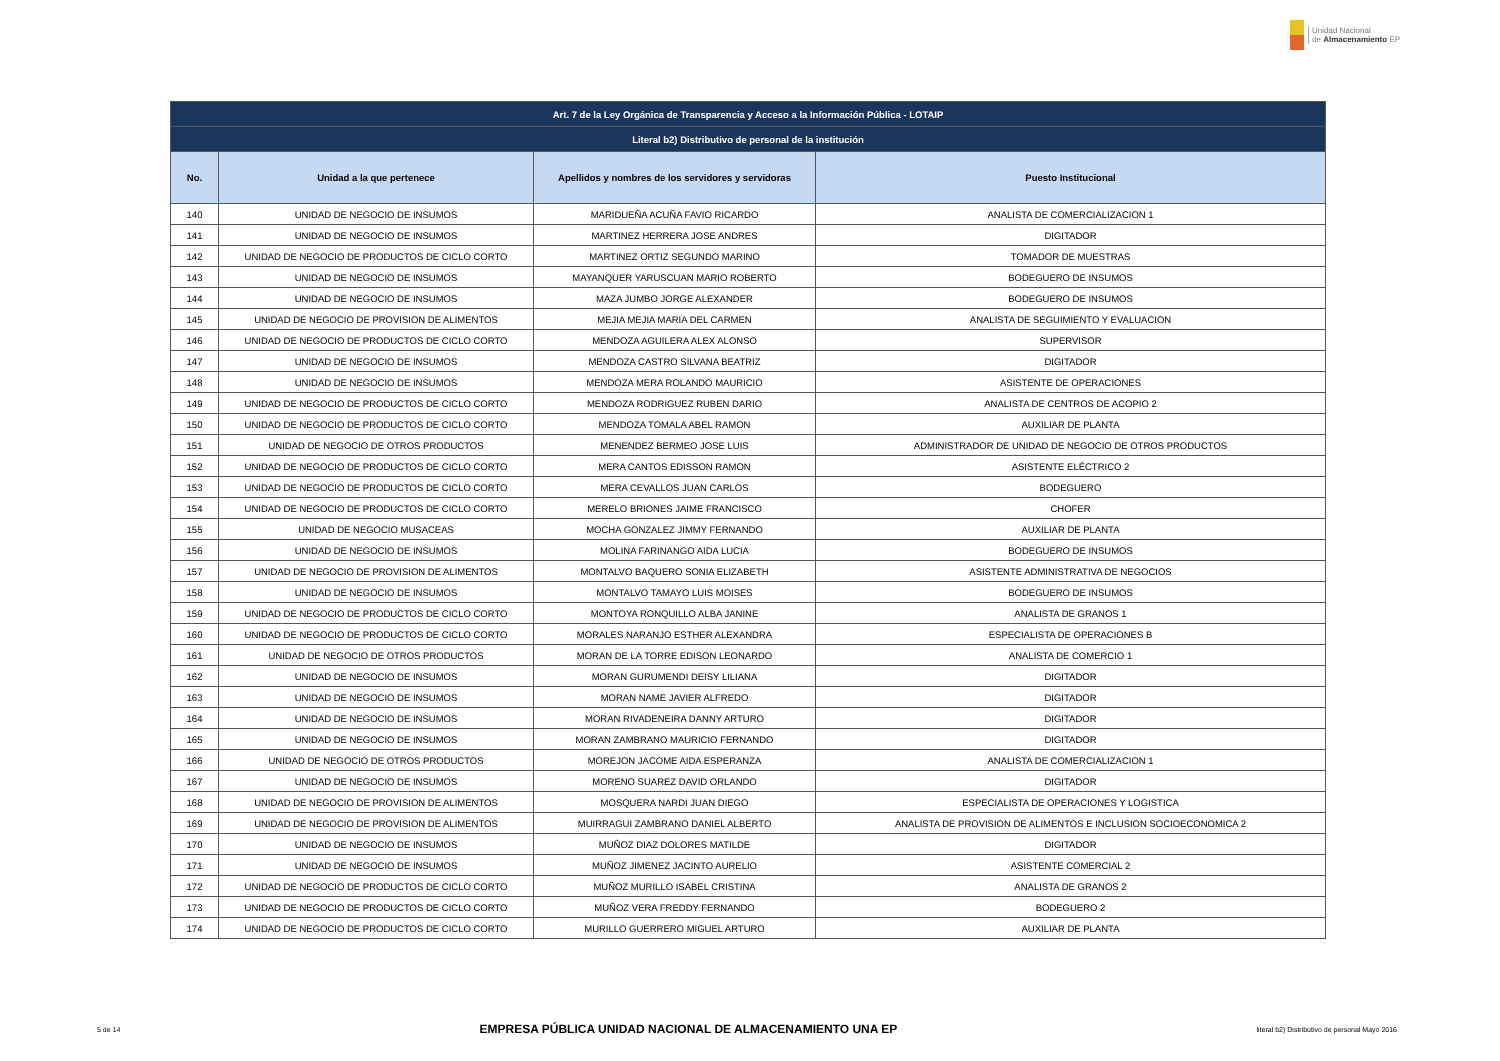Unidad Nacional
de Almacenamiento EP
| Art. 7 de la Ley Orgánica de Transparencia y Acceso a la Información Pública - LOTAIP | | | |
| --- | --- | --- | --- |
| Literal b2) Distributivo de personal de la institución | | | |
| No. | Unidad a la que pertenece | Apellidos y nombres de los servidores y servidoras | Puesto Institucional |
| 140 | UNIDAD DE NEGOCIO DE INSUMOS | MARIDUEÑA ACUÑA FAVIO RICARDO | ANALISTA DE COMERCIALIZACION 1 |
| 141 | UNIDAD DE NEGOCIO DE INSUMOS | MARTINEZ HERRERA JOSE ANDRES | DIGITADOR |
| 142 | UNIDAD DE NEGOCIO DE PRODUCTOS DE CICLO CORTO | MARTINEZ ORTIZ SEGUNDO MARINO | TOMADOR DE MUESTRAS |
| 143 | UNIDAD DE NEGOCIO DE INSUMOS | MAYANQUER YARUSCUAN MARIO ROBERTO | BODEGUERO DE INSUMOS |
| 144 | UNIDAD DE NEGOCIO DE INSUMOS | MAZA JUMBO JORGE ALEXANDER | BODEGUERO DE INSUMOS |
| 145 | UNIDAD DE NEGOCIO DE PROVISION DE ALIMENTOS | MEJIA MEJIA MARIA DEL CARMEN | ANALISTA DE SEGUIMIENTO Y EVALUACION |
| 146 | UNIDAD DE NEGOCIO DE PRODUCTOS DE CICLO CORTO | MENDOZA AGUILERA ALEX ALONSO | SUPERVISOR |
| 147 | UNIDAD DE NEGOCIO DE INSUMOS | MENDOZA CASTRO SILVANA BEATRIZ | DIGITADOR |
| 148 | UNIDAD DE NEGOCIO DE INSUMOS | MENDOZA MERA ROLANDO MAURICIO | ASISTENTE DE OPERACIONES |
| 149 | UNIDAD DE NEGOCIO DE PRODUCTOS DE CICLO CORTO | MENDOZA RODRIGUEZ RUBEN DARIO | ANALISTA DE CENTROS DE ACOPIO 2 |
| 150 | UNIDAD DE NEGOCIO DE PRODUCTOS DE CICLO CORTO | MENDOZA TOMALA ABEL RAMON | AUXILIAR DE PLANTA |
| 151 | UNIDAD DE NEGOCIO DE OTROS PRODUCTOS | MENENDEZ BERMEO JOSE LUIS | ADMINISTRADOR DE UNIDAD DE NEGOCIO DE OTROS PRODUCTOS |
| 152 | UNIDAD DE NEGOCIO DE PRODUCTOS DE CICLO CORTO | MERA CANTOS EDISSON RAMON | ASISTENTE ELÉCTRICO 2 |
| 153 | UNIDAD DE NEGOCIO DE PRODUCTOS DE CICLO CORTO | MERA CEVALLOS JUAN CARLOS | BODEGUERO |
| 154 | UNIDAD DE NEGOCIO DE PRODUCTOS DE CICLO CORTO | MERELO BRIONES JAIME FRANCISCO | CHOFER |
| 155 | UNIDAD DE NEGOCIO MUSACEAS | MOCHA GONZALEZ JIMMY FERNANDO | AUXILIAR DE PLANTA |
| 156 | UNIDAD DE NEGOCIO DE INSUMOS | MOLINA FARINANGO AIDA LUCIA | BODEGUERO DE INSUMOS |
| 157 | UNIDAD DE NEGOCIO DE PROVISION DE ALIMENTOS | MONTALVO BAQUERO SONIA ELIZABETH | ASISTENTE ADMINISTRATIVA DE NEGOCIOS |
| 158 | UNIDAD DE NEGOCIO DE INSUMOS | MONTALVO TAMAYO LUIS MOISES | BODEGUERO DE INSUMOS |
| 159 | UNIDAD DE NEGOCIO DE PRODUCTOS DE CICLO CORTO | MONTOYA RONQUILLO ALBA JANINE | ANALISTA DE GRANOS 1 |
| 160 | UNIDAD DE NEGOCIO DE PRODUCTOS DE CICLO CORTO | MORALES NARANJO ESTHER ALEXANDRA | ESPECIALISTA DE OPERACIONES B |
| 161 | UNIDAD DE NEGOCIO DE OTROS PRODUCTOS | MORAN DE LA TORRE EDISON LEONARDO | ANALISTA DE COMERCIO 1 |
| 162 | UNIDAD DE NEGOCIO DE INSUMOS | MORAN GURUMENDI DEISY LILIANA | DIGITADOR |
| 163 | UNIDAD DE NEGOCIO DE INSUMOS | MORAN NAME JAVIER ALFREDO | DIGITADOR |
| 164 | UNIDAD DE NEGOCIO DE INSUMOS | MORAN RIVADENEIRA DANNY ARTURO | DIGITADOR |
| 165 | UNIDAD DE NEGOCIO DE INSUMOS | MORAN ZAMBRANO MAURICIO FERNANDO | DIGITADOR |
| 166 | UNIDAD DE NEGOCIO DE OTROS PRODUCTOS | MOREJON JACOME AIDA ESPERANZA | ANALISTA DE COMERCIALIZACION 1 |
| 167 | UNIDAD DE NEGOCIO DE INSUMOS | MORENO SUAREZ DAVID ORLANDO | DIGITADOR |
| 168 | UNIDAD DE NEGOCIO DE PROVISION DE ALIMENTOS | MOSQUERA NARDI JUAN DIEGO | ESPECIALISTA DE OPERACIONES Y LOGISTICA |
| 169 | UNIDAD DE NEGOCIO DE PROVISION DE ALIMENTOS | MUIRRAGUI ZAMBRANO DANIEL ALBERTO | ANALISTA DE PROVISION DE ALIMENTOS E INCLUSION SOCIOECONOMICA 2 |
| 170 | UNIDAD DE NEGOCIO DE INSUMOS | MUÑOZ DIAZ DOLORES MATILDE | DIGITADOR |
| 171 | UNIDAD DE NEGOCIO DE INSUMOS | MUÑOZ JIMENEZ JACINTO AURELIO | ASISTENTE COMERCIAL 2 |
| 172 | UNIDAD DE NEGOCIO DE PRODUCTOS DE CICLO CORTO | MUÑOZ MURILLO ISABEL CRISTINA | ANALISTA DE GRANOS 2 |
| 173 | UNIDAD DE NEGOCIO DE PRODUCTOS DE CICLO CORTO | MUÑOZ VERA FREDDY FERNANDO | BODEGUERO 2 |
| 174 | UNIDAD DE NEGOCIO DE PRODUCTOS DE CICLO CORTO | MURILLO GUERRERO MIGUEL ARTURO | AUXILIAR DE PLANTA |
5 de 14 EMPRESA PÚBLICA UNIDAD NACIONAL DE ALMACENAMIENTO UNA EP literal b2) Distributivo de personal Mayo 2016